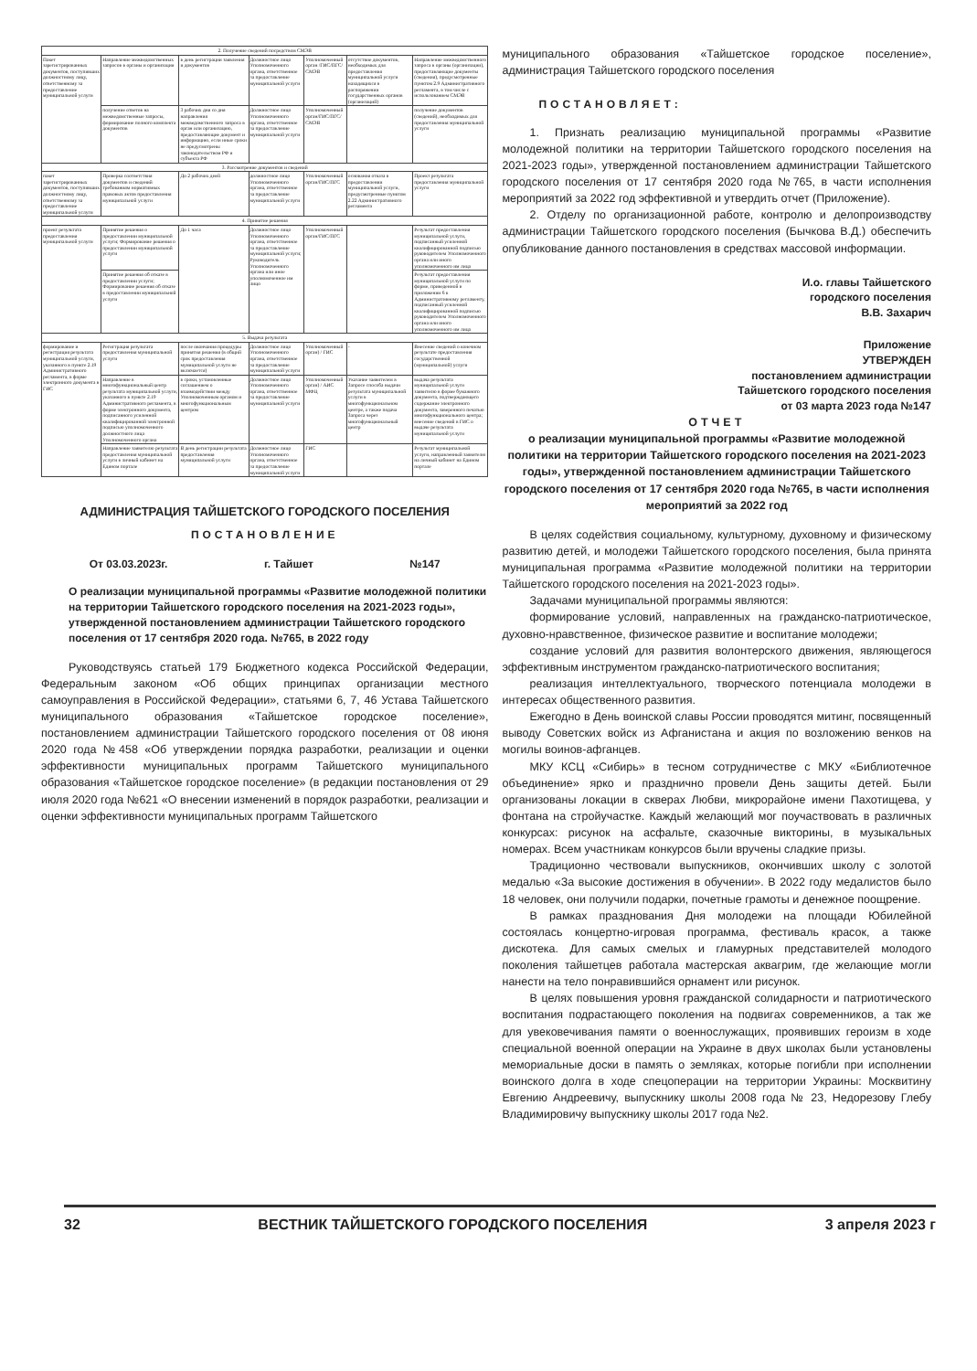| 2. Получение сведений посредством СМЭВ | | | | | | |
| Пакет зарегистрированных документов, поступивших должностному лицу, ответственному за предоставление муниципальной услуги | Направление межведомственных запросов в органы и организации | в день регистрации заявления и документов | Должностное лицо Уполномоченного органа, ответственное за предоставление муниципальной услуги | Уполномоченный орган /ГИС/ПГС/СМЭВ | отсутствие документов, необходимых для предоставления муниципальной услуги находящихся в распоряжении государственных органов (организаций) | Направление межведомственного запроса в органы (организации), предоставляющие документы (сведения), предусмотренные пунктом 2.9 Административного регламента, в том числе с использованием СМЭВ |
| | получение ответов на межведомственные запросы, формирование полного комплекта документов | 3 рабочих дня со дня направления межведомственного запроса в орган или организацию, предоставляющие документ и информацию, если иные сроки не предусмотрены законодательством РФ и субъекта РФ | Должностное лицо Уполномоченного органа, ответственное за предоставление муниципальной услуги | Уполномоченный орган/ГИС/ПГС/СМЭВ | | получение документов (сведений), необходимых для предоставления муниципальной услуги |
| 3. Рассмотрение документов и сведений | | | | | | |
| пакет зарегистрированных документов, поступивших должностному лицу, ответственному за предоставление муниципальной услуги | Проверка соответствия документов и сведений требованиям нормативных правовых актов предоставления муниципальной услуги | До 2 рабочих дней | должностное лицо Уполномоченного органа, ответственное за предоставление муниципальной услуги | Уполномоченный орган/ГИС/ПГС | основания отказа в предоставлении муниципальной услуги, предусмотренные пунктом 2.22 Административного регламента | Проект результата предоставления муниципальной услуги |
| 4. Принятие решения | | | | | | |
| проект результата предоставления муниципальной услуги | Принятие решения о предоставлении муниципальной услуги; Формирование решения о предоставлении муниципальной услуги | До 1 часа | Должностное лицо Уполномоченного органа, ответственное за предоставление муниципальной услуги; Руководитель Уполномоченного органа или иное уполномоченное им лицо | Уполномоченный орган/ГИС/ПГС | | Результат предоставления муниципальной услуги, подписанный усиленной квалифицированной подписью руководителем Уполномоченного органа или иного уполномоченного им лица |
| | Принятие решения об отказе в предоставлении услуги; Формирование решения об отказе в предоставлении муниципальной услуги | | | | | Результат предоставления муниципальной услуги по форме, приведенной в приложении 6 к Административному регламенту, подписанный усиленной квалифицированной подписью руководителем Уполномоченного органа или иного уполномоченного им лица |
| 5. Выдача результата | | | | | | |
| формирование и регистрация результата муниципальной услуги, указанного в пункте 2.19 Административного регламента, в форме электронного документа в ГИС | Регистрация результата предоставления муниципальной услуги | после окончания процедуры принятия решения (в общий срок предоставления муниципальной услуги не включается) | Должностное лицо Уполномоченного органа, ответственное за предоставление муниципальной услуги | Уполномоченный орган) / ГИС | - | Внесение сведений о конечном результате предоставления государственной (муниципальной) услуги |
| | Направление в многофункциональный центр результата муниципальной услуги, указанного в пункте 2.19 Административного регламента, в форме электронного документа, подписанного усиленной квалифицированной электронной подписью уполномоченного должностного лица Уполномоченного органа | в сроки, установленные соглашением о взаимодействии между Уполномоченным органом и многофункциональным центром | Должностное лицо Уполномоченного органа, ответственное за предоставление муниципальной услуги | Уполномоченный орган) / АИС МФЦ | Указание заявителем в Запросе способа выдачи результата муниципальной услуги в многофункциональном центре, а также подача Запроса через многофункциональный центр | выдача результата муниципальной услуги заявителю в форме бумажного документа, подтверждающего содержание электронного документа, заверенного печатью многофункционального центра; внесение сведений в ГИС о выдаче результата муниципальной услуги |
| | Направление заявителю результата предоставления муниципальной услуги в личный кабинет на Едином портале | В день регистрации результата предоставления муниципальной услуги | Должностное лицо Уполномоченного органа, ответственное за предоставление муниципальной услуги | ГИС | | Результат муниципальной услуги, направленный заявителю на личный кабинет на Едином портале |
АДМИНИСТРАЦИЯ ТАЙШЕТСКОГО ГОРОДСКОГО ПОСЕЛЕНИЯ
ПОСТАНОВЛЕНИЕ
От 03.03.2023г. г. Тайшет №147
О реализации муниципальной программы «Развитие молодежной политики на территории Тайшетского городского поселения на 2021-2023 годы», утвержденной постановлением администрации Тайшетского городского поселения от 17 сентября 2020 года. №765, в 2022 году
Руководствуясь статьей 179 Бюджетного кодекса Российской Федерации, Федеральным законом «Об общих принципах организации местного самоуправления в Российской Федерации», статьями 6, 7, 46 Устава Тайшетского муниципального образования «Тайшетское городское поселение», постановлением администрации Тайшетского городского поселения от 08 июня 2020 года №458 «Об утверждении порядка разработки, реализации и оценки эффективности муниципальных программ Тайшетского муниципального образования «Тайшетское городское поселение» (в редакции постановления от 29 июля 2020 года №621 «О внесении изменений в порядок разработки, реализации и оценки эффективности муниципальных программ Тайшетского
муниципального образования «Тайшетское городское поселение», администрация Тайшетского городского поселения
ПОСТАНОВЛЯЕТ:
1. Признать реализацию муниципальной программы «Развитие молодежной политики на территории Тайшетского городского поселения на 2021-2023 годы», утвержденной постановлением администрации Тайшетского городского поселения от 17 сентября 2020 года №765, в части исполнения мероприятий за 2022 год эффективной и утвердить отчет (Приложение).
2. Отделу по организационной работе, контролю и делопроизводству администрации Тайшетского городского поселения (Бычкова В.Д.) обеспечить опубликование данного постановления в средствах массовой информации.
И.о. главы Тайшетского
городского поселения
В.В. Захарич
Приложение
УТВЕРЖДЕН
постановлением администрации
Тайшетского городского поселения
от 03 марта 2023 года №147
ОТЧЕТ
о реализации муниципальной программы «Развитие молодежной политики на территории Тайшетского городского поселения на 2021-2023 годы», утвержденной постановлением администрации Тайшетского городского поселения от 17 сентября 2020 года №765, в части исполнения мероприятий за 2022 год
В целях содействия социальному, культурному, духовному и физическому развитию детей, и молодежи Тайшетского городского поселения, была принята муниципальная программа «Развитие молодежной политики на территории Тайшетского городского поселения на 2021-2023 годы».
Задачами муниципальной программы являются:
формирование условий, направленных на гражданско-патриотическое, духовно-нравственное, физическое развитие и воспитание молодежи;
создание условий для развития волонтерского движения, являющегося эффективным инструментом гражданско-патриотического воспитания;
реализация интеллектуального, творческого потенциала молодежи в интересах общественного развития.
Ежегодно в День воинской славы России проводятся митинг, посвященный выводу Советских войск из Афганистана и акция по возложению венков на могилы воинов-афганцев.
МКУ КСЦ «Сибирь» в тесном сотрудничестве с МКУ «Библиотечное объединение» ярко и празднично провели День защиты детей. Были организованы локации в скверах Любви, микрорайоне имени Пахотищева, у фонтана на стройучастке. Каждый желающий мог поучаствовать в различных конкурсах: рисунок на асфальте, сказочные викторины, в музыкальных номерах. Всем участникам конкурсов были вручены сладкие призы.
Традиционно чествовали выпускников, окончивших школу с золотой медалью «За высокие достижения в обучении». В 2022 году медалистов было 18 человек, они получили подарки, почетные грамоты и денежное поощрение.
В рамках празднования Дня молодежи на площади Юбилейной состоялась концертно-игровая программа, фестиваль красок, а также дискотека. Для самых смелых и гламурных представителей молодого поколения тайшетцев работала мастерская аквагрим, где желающие могли нанести на тело понравившийся орнамент или рисунок.
В целях повышения уровня гражданской солидарности и патриотического воспитания подрастающего поколения на подвигах современников, а так же для увековечивания памяти о военнослужащих, проявивших героизм в ходе специальной военной операции на Украине в двух школах были установлены мемориальные доски в память о земляках, которые погибли при исполнении воинского долга в ходе спецоперации на территории Украины: Москвитину Евгению Андреевичу, выпускнику школы 2008 года № 23, Недорезову Глебу Владимировичу выпускнику школы 2017 года №2.
32 ВЕСТНИК ТАЙШЕТСКОГО ГОРОДСКОГО ПОСЕЛЕНИЯ 3 апреля 2023 г